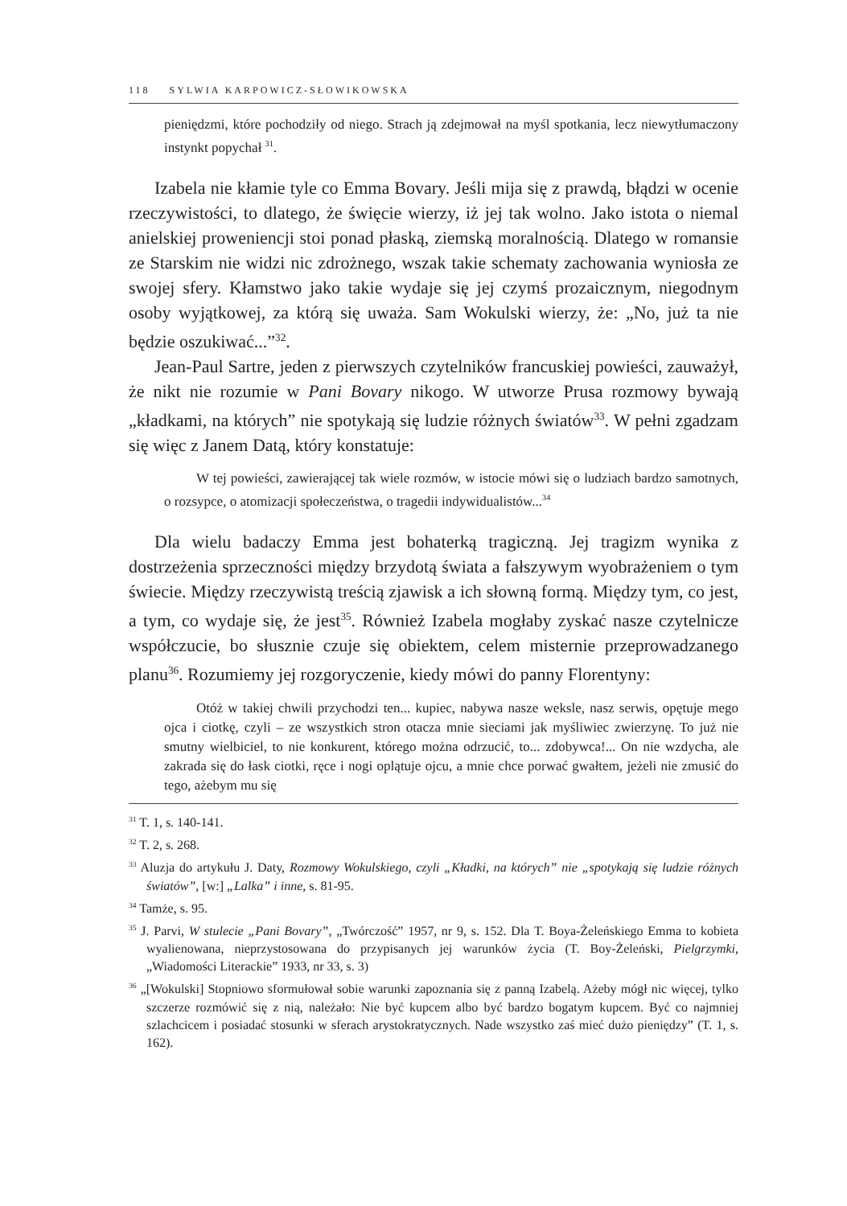118 SYLWIA KARPOWICZ-SŁOWIKOWSKA
pieniędzmi, które pochodziły od niego. Strach ją zdejmował na myśl spotkania, lecz niewytłumaczony instynkt popychał <sup>31</sup>.
Izabela nie kłamie tyle co Emma Bovary. Jeśli mija się z prawdą, błądzi w ocenie rzeczywistości, to dlatego, że święcie wierzy, iż jej tak wolno. Jako istota o niemal anielskiej proweniencji stoi ponad płaską, ziemską moralnością. Dlatego w romansie ze Starskim nie widzi nic zdrożnego, wszak takie schematy zachowania wyniosła ze swojej sfery. Kłamstwo jako takie wydaje się jej czymś prozaicznym, niegodnym osoby wyjątkowej, za którą się uważa. Sam Wokulski wierzy, że: „No, już ta nie będzie oszukiwać...”<sup>32</sup>.
Jean-Paul Sartre, jeden z pierwszych czytelników francuskiej powieści, zauważył, że nikt nie rozumie w Pani Bovary nikogo. W utworze Prusa rozmowy bywają „kładkami, na których” nie spotykają się ludzie różnych światów<sup>33</sup>. W pełni zgadzam się więc z Janem Datą, który konstatuje:
W tej powieści, zawierającej tak wiele rozmów, w istocie mówi się o ludziach bardzo samotnych, o rozsypce, o atomizacji społeczeństwa, o tragedii indywidualistów...<sup>34</sup>
Dla wielu badaczy Emma jest bohaterką tragiczną. Jej tragizm wynika z dostrzeżenia sprzeczności między brzydotą świata a fałszywym wyobrażeniem o tym świecie. Między rzeczywistą treścią zjawisk a ich słowną formą. Między tym, co jest, a tym, co wydaje się, że jest<sup>35</sup>. Również Izabela mogłaby zyskać nasze czytelnicze współczucie, bo słusznie czuje się obiektem, celem misternie przeprowadzanego planu<sup>36</sup>. Rozumiemy jej rozgoryczenie, kiedy mówi do panny Florentyny:
Otóż w takiej chwili przychodzi ten... kupiec, nabywa nasze weksle, nasz serwis, opętuje mego ojca i ciotkę, czyli – ze wszystkich stron otacza mnie sieciami jak myśliwiec zwierzynę. To już nie smutny wielbiciel, to nie konkurent, którego można odrzucić, to... zdobywca!... On nie wzdycha, ale zakrada się do łask ciotki, ręce i nogi oplątuje ojcu, a mnie chce porwać gwałtem, jeżeli nie zmusić do tego, ażebym mu się
<sup>31</sup> T. 1, s. 140-141.
<sup>32</sup> T. 2, s. 268.
<sup>33</sup> Aluzja do artykułu J. Daty, Rozmowy Wokulskiego, czyli „Kładki, na których” nie „spotykają się ludzie różnych światów”, [w:] „Lalka” i inne, s. 81-95.
<sup>34</sup> Tamże, s. 95.
<sup>35</sup> J. Parvi, W stulecie „Pani Bovary”, „Twórczość” 1957, nr 9, s. 152. Dla T. Boya-Żeleńskiego Emma to kobieta wyalienowana, nieprzystosowana do przypisanych jej warunków życia (T. Boy-Żeleński, Pielgrzymki, „Wiadomości Literackie” 1933, nr 33, s. 3)
<sup>36</sup> „[Wokulski] Stopniowo sformułował sobie warunki zapoznania się z panną Izabelą. Ażeby mógł nic więcej, tylko szczerze rozmówić się z nią, należało: Nie być kupcem albo być bardzo bogatym kupcem. Być co najmniej szlachcicem i posiadać stosunki w sferach arystokratycznych. Nade wszystko zaś mieć dużo pieniędzy” (T. 1, s. 162).